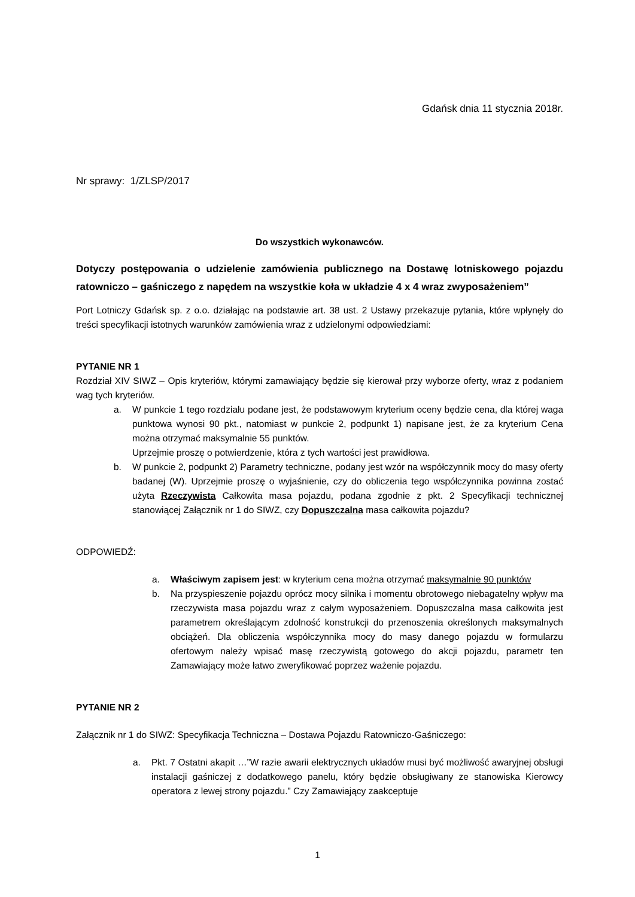Gdańsk dnia 11 stycznia 2018r.
Nr sprawy: 1/ZLSP/2017
Do wszystkich wykonawców.
Dotyczy postępowania o udzielenie zamówienia publicznego na Dostawę lotniskowego pojazdu ratowniczo – gaśniczego z napędem na wszystkie koła w układzie 4 x 4 wraz zwyposażeniem”
Port Lotniczy Gdańsk sp. z o.o. działając na podstawie art. 38 ust. 2 Ustawy przekazuje pytania, które wpłynęły do treści specyfikacji istotnych warunków zamówienia wraz z udzielonymi odpowiedziami:
PYTANIE NR 1
Rozdział XIV SIWZ – Opis kryteriów, którymi zamawiający będzie się kierował przy wyborze oferty, wraz z podaniem wag tych kryteriów.
a. W punkcie 1 tego rozdziału podane jest, że podstawowym kryterium oceny będzie cena, dla której waga punktowa wynosi 90 pkt., natomiast w punkcie 2, podpunkt 1) napisane jest, że za kryterium Cena można otrzymać maksymalnie 55 punktów.
Uprzejmie proszę o potwierdzenie, która z tych wartości jest prawidłowa.
b. W punkcie 2, podpunkt 2) Parametry techniczne, podany jest wzór na współczynnik mocy do masy oferty badanej (W). Uprzejmie proszę o wyjaśnienie, czy do obliczenia tego współczynnika powinna zostać użyta Rzeczywista Całkowita masa pojazdu, podana zgodnie z pkt. 2 Specyfikacji technicznej stanowiącej Załącznik nr 1 do SIWZ, czy Dopuszczalna masa całkowita pojazdu?
ODPOWIEDŹ:
a. Właściwym zapisem jest: w kryterium cena można otrzymać maksymalnie 90 punktów
b. Na przyspieszenie pojazdu oprócz mocy silnika i momentu obrotowego niebagatelny wpływ ma rzeczywista masa pojazdu wraz z całym wyposażeniem. Dopuszczalna masa całkowita jest parametrem określającym zdolność konstrukcji do przenoszenia określonych maksymalnych obciążeń. Dla obliczenia współczynnika mocy do masy danego pojazdu w formularzu ofertowym należy wpisać masę rzeczywistą gotowego do akcji pojazdu, parametr ten Zamawiający może łatwo zweryfikować poprzez ważenie pojazdu.
PYTANIE NR 2
Załącznik nr 1 do SIWZ: Specyfikacja Techniczna – Dostawa Pojazdu Ratowniczo-Gaśniczego:
a. Pkt. 7 Ostatni akapit …”W razie awarii elektrycznych układów musi być możliwość awaryjnej obsługi instalacji gaśniczej z dodatkowego panelu, który będzie obsługiwany ze stanowiska Kierowcy operatora z lewej strony pojazdu.” Czy Zamawiający zaakceptuje
1